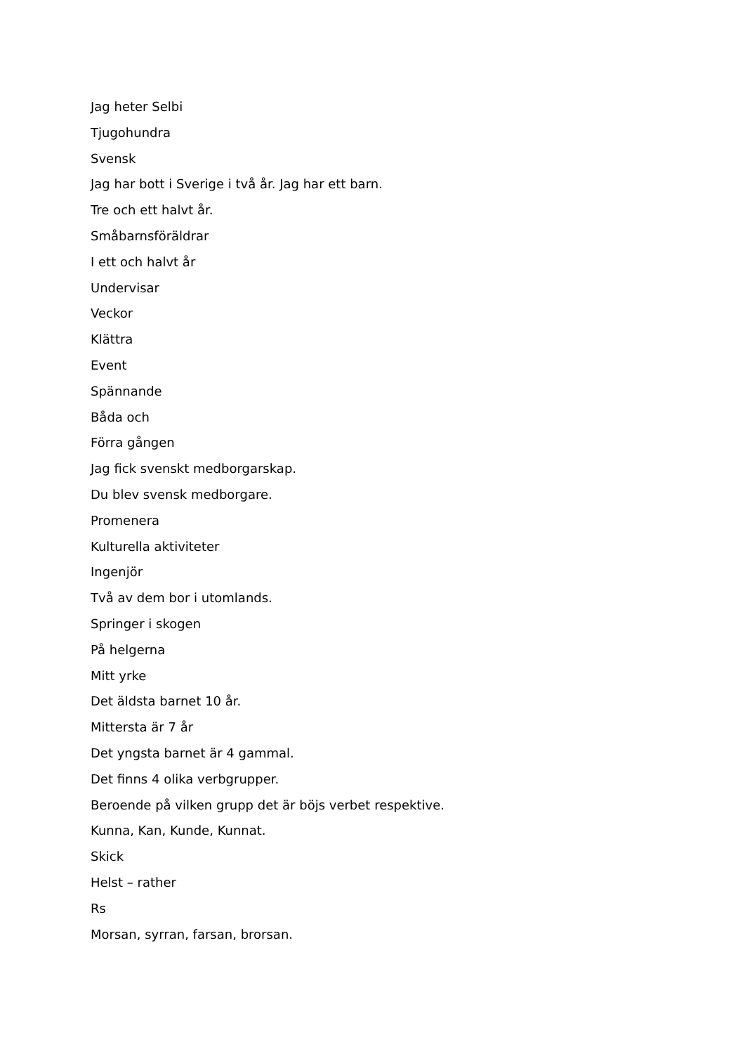Jag heter Selbi
Tjugohundra
Svensk
Jag har bott i Sverige i två år. Jag har ett barn.
Tre och ett halvt år.
Småbarnsföräldrar
I ett och halvt år
Undervisar
Veckor
Klättra
Event
Spännande
Båda och
Förra gången
Jag fick svenskt medborgarskap.
Du blev svensk medborgare.
Promenera
Kulturella aktiviteter
Ingenjör
Två av dem bor i utomlands.
Springer i skogen
På helgerna
Mitt yrke
Det äldsta barnet 10 år.
Mittersta är 7 år
Det yngsta barnet är 4 gammal.
Det finns 4 olika verbgrupper.
Beroende på vilken grupp det är böjs verbet respektive.
Kunna, Kan, Kunde, Kunnat.
Skick
Helst – rather
Rs
Morsan, syrran, farsan, brorsan.